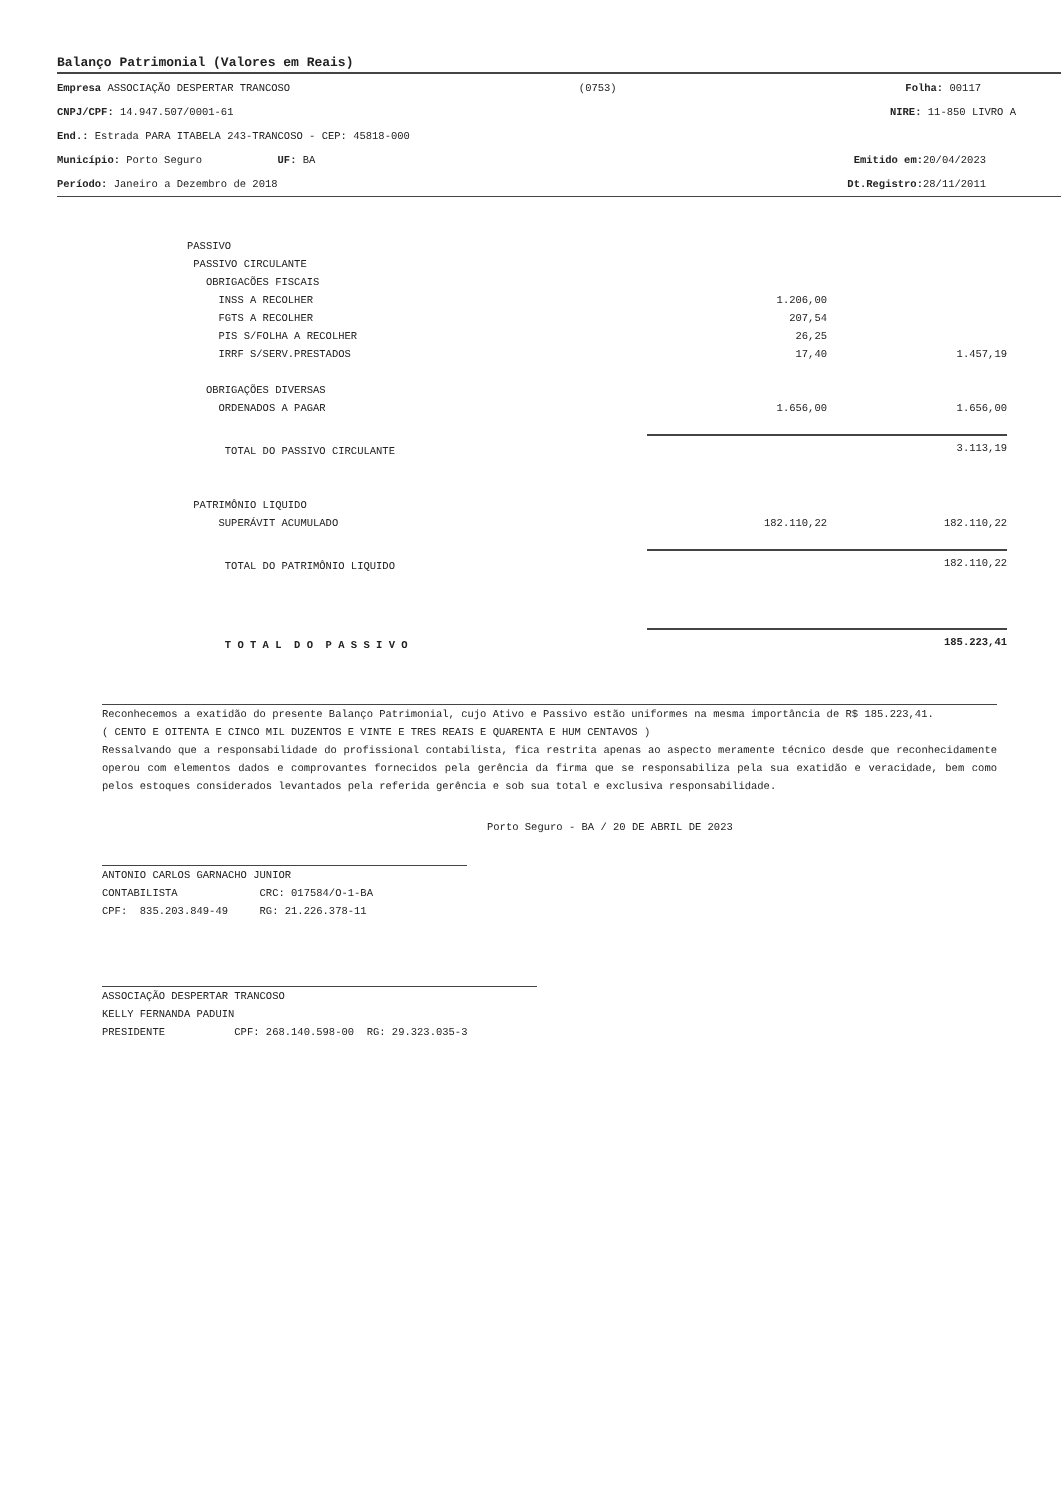Balanço Patrimonial (Valores em Reais)
Empresa ASSOCIAÇÃO DESPERTAR TRANCOSO (0753) Folha: 00117
CNPJ/CPF: 14.947.507/0001-61 NIRE: 11-850 LIVRO A
End.: Estrada PARA ITABELA 243-TRANCOSO - CEP: 45818-000
Município: Porto Seguro UF: BA Emitido em: 20/04/2023
Período: Janeiro a Dezembro de 2018 Dt.Registro: 28/11/2011
| PASSIVO | | |
| PASSIVO CIRCULANTE | | |
| OBRIGACÕES FISCAIS | | |
| INSS A RECOLHER | 1.206,00 | |
| FGTS A RECOLHER | 207,54 | |
| PIS S/FOLHA A RECOLHER | 26,25 | |
| IRRF S/SERV.PRESTADOS | 17,40 | 1.457,19 |
| OBRIGAÇÕES DIVERSAS | | |
| ORDENADOS A PAGAR | 1.656,00 | 1.656,00 |
| TOTAL DO PASSIVO CIRCULANTE | | 3.113,19 |
| PATRIMÔNIO LIQUIDO | | |
| SUPERÁVIT ACUMULADO | 182.110,22 | 182.110,22 |
| TOTAL DO PATRIMÔNIO LIQUIDO | | 182.110,22 |
| T O T A L D O P A S S I V O | | 185.223,41 |
Reconhecemos a exatidão do presente Balanço Patrimonial, cujo Ativo e Passivo estão uniformes na mesma importância de R$ 185.223,41.
( CENTO E OITENTA E CINCO MIL DUZENTOS E VINTE E TRES REAIS E QUARENTA E HUM CENTAVOS )
Ressalvando que a responsabilidade do profissional contabilista, fica restrita apenas ao aspecto meramente técnico desde que reconhecidamente operou com elementos dados e comprovantes fornecidos pela gerência da firma que se responsabiliza pela sua exatidão e veracidade, bem como pelos estoques considerados levantados pela referida gerência e sob sua total e exclusiva responsabilidade.
Porto Seguro - BA / 20 DE ABRIL DE 2023
ANTONIO CARLOS GARNACHO JUNIOR
CONTABILISTA CRC: 017584/O-1-BA
CPF: 835.203.849-49 RG: 21.226.378-11
ASSOCIAÇÃO DESPERTAR TRANCOSO
KELLY FERNANDA PADUIN
PRESIDENTE CPF: 268.140.598-00 RG: 29.323.035-3